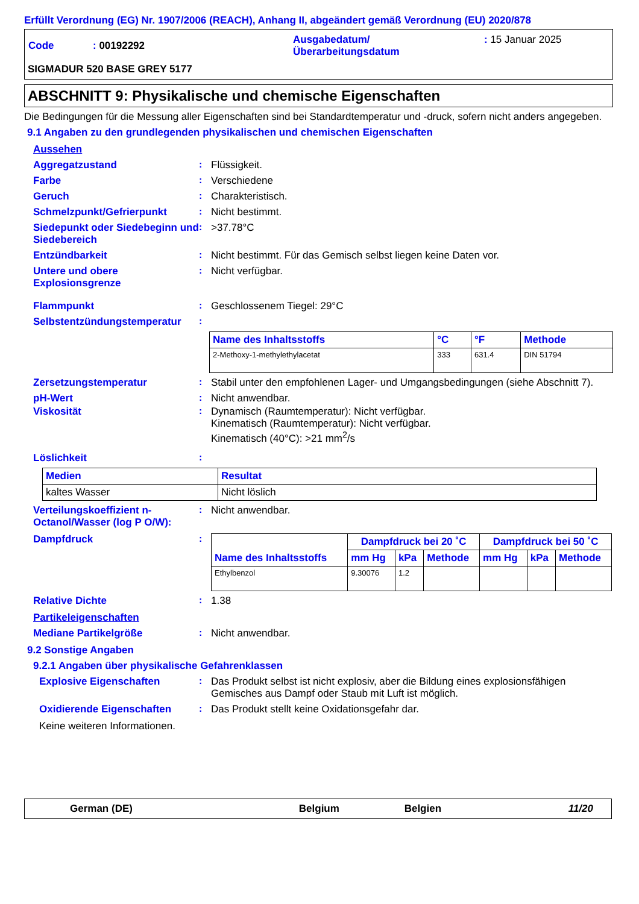Erfüllt Verordnung (EG) Nr. 1907/2006 (REACH), Anhang II, abgeändert gemäß Verordnung (EU) 2020/878
| Code | : 00192292 | Ausgabedatum/ Überarbeitungsdatum | : 15 Januar 2025 |
SIGMADUR 520 BASE GREY 5177
ABSCHNITT 9: Physikalische und chemische Eigenschaften
Die Bedingungen für die Messung aller Eigenschaften sind bei Standardtemperatur und -druck, sofern nicht anders angegeben.
9.1 Angaben zu den grundlegenden physikalischen und chemischen Eigenschaften
Aussehen
Aggregatzustand : Flüssigkeit.
Farbe : Verschiedene
Geruch : Charakteristisch.
Schmelzpunkt/Gefrierpunkt : Nicht bestimmt.
Siedepunkt oder Siedebeginn und Siedebereich
: >37.78°C
Entzündbarkeit : Nicht bestimmt. Für das Gemisch selbst liegen keine Daten vor.
Untere und obere Explosionsgrenze
: Nicht verfügbar.
Flammpunkt : Geschlossenem Tiegel: 29°C
Selbstentzündungstemperatur
:
| Name des Inhaltsstoffs | °C | °F | Methode |
| --- | --- | --- | --- |
| 2-Methoxy-1-methylethylacetat | 333 | 631.4 | DIN 51794 |
Zersetzungstemperatur : Stabil unter den empfohlenen Lager- und Umgangsbedingungen (siehe Abschnitt 7).
pH-Wert : Nicht anwendbar.
Viskosität : Dynamisch (Raumtemperatur): Nicht verfügbar.
Kinematisch (Raumtemperatur): Nicht verfügbar.
Kinematisch (40°C): >21 mm<sup>2</sup>/s
Löslichkeit :
| Medien | Resultat |
| --- | --- |
| kaltes Wasser | Nicht löslich |
Verteilungskoeffizient n-Octanol/Wasser (log P O/W):
: Nicht anwendbar.
Dampfdruck :
| Name des Inhaltsstoffs | Dampfdruck bei 20 ˚C | | | Dampfdruck bei 50 ˚C | | |
| --- | --- | --- | --- | --- | --- | --- |
| | mm Hg | kPa | Methode | mm Hg | kPa | Methode |
| Ethylbenzol | 9.30076 | 1.2 | | | | |
Relative Dichte : 1.38
Partikeleigenschaften
Mediane Partikelgröße : Nicht anwendbar.
9.2 Sonstige Angaben
9.2.1 Angaben über physikalische Gefahrenklassen
Explosive Eigenschaften : Das Produkt selbst ist nicht explosiv, aber die Bildung eines explosionsfähigen Gemisches aus Dampf oder Staub mit Luft ist möglich.
Oxidierende Eigenschaften : Das Produkt stellt keine Oxidationsgefahr dar.
Keine weiteren Informationen.
| German (DE) | Belgium | Belgien | 11/20 |